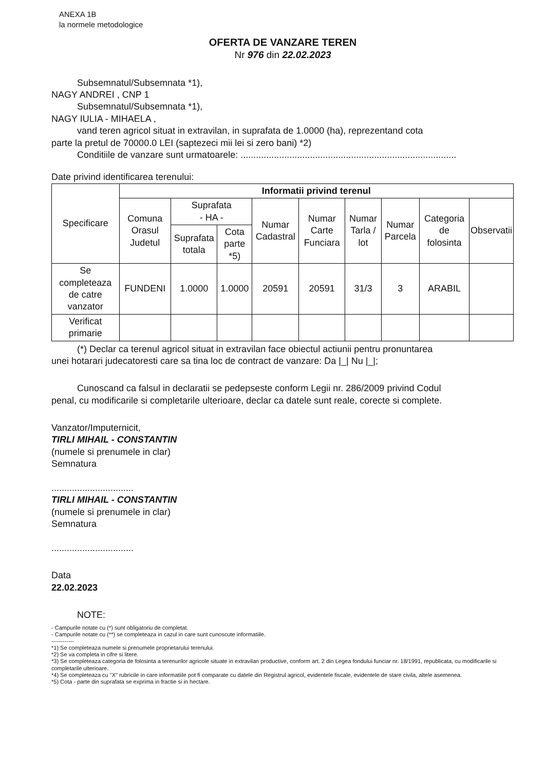ANEXA 1B
la normele metodologice
OFERTA DE VANZARE TEREN
Nr 976 din 22.02.2023
Subsemnatul/Subsemnata *1),
NAGY ANDREI , CNP 1
Subsemnatul/Subsemnata *1),
NAGY IULIA - MIHAELA ,
vand teren agricol situat in extravilan, in suprafata de 1.0000 (ha), reprezentand cota
parte la pretul de 70000.0 LEI (saptezeci mii lei si zero bani) *2)
Conditiile de vanzare sunt urmatoarele: ....................................................................................
Date privind identificarea terenului:
| Specificare | Informatii privind terenul | | | | | | | | |
| --- | --- | --- | --- | --- | --- | --- | --- | --- | --- |
| | Comuna Orasul Judetul | Suprafata - HA - | | Numar Cadastral | Numar Carte Funciara | Numar Tarla / lot | Numar Parcela | Categoria de folosinta | Observatii |
| | | Suprafata totala | Cota parte *5) | | | | | | |
| Se completeaza de catre vanzator | FUNDENI | 1.0000 | 1.0000 | 20591 | 20591 | 31/3 | 3 | ARABIL | |
| Verificat primarie | | | | | | | | | |
(*) Declar ca terenul agricol situat in extravilan face obiectul actiunii pentru pronuntarea
unei hotarari judecatoresti care sa tina loc de contract de vanzare: Da |_| Nu |_|;
Cunoscand ca falsul in declaratii se pedepseste conform Legii nr. 286/2009 privind Codul
penal, cu modificarile si completarile ulterioare, declar ca datele sunt reale, corecte si complete.
Vanzator/Imputernicit,
TIRLI MIHAIL - CONSTANTIN
(numele si prenumele in clar)
Semnatura
................................
TIRLI MIHAIL - CONSTANTIN
(numele si prenumele in clar)
Semnatura
................................
Data
22.02.2023
NOTE:
- Campurile notate cu (*) sunt obligatoriu de completat.
- Campurile notate cu (**) se completeaza in cazul in care sunt cunoscute informatiile.
------------
*1) Se completeaza numele si prenumele proprietarului terenului.
*2) Se va completa in cifre si litere.
*3) Se completeaza categoria de folosinta a terenurilor agricole situate in extravilan productive, conform art. 2 din Legea fondului funciar nr. 18/1991, republicata, cu modificarile si completarile ulterioare.
*4) Se completeaza cu "X" rubricile in care informatiile pot fi comparate cu datele din Registrul agricol, evidentele fiscale, evidentele de stare civila, altele asemenea.
*5) Cota - parte din suprafata se exprima in fractie si in hectare.